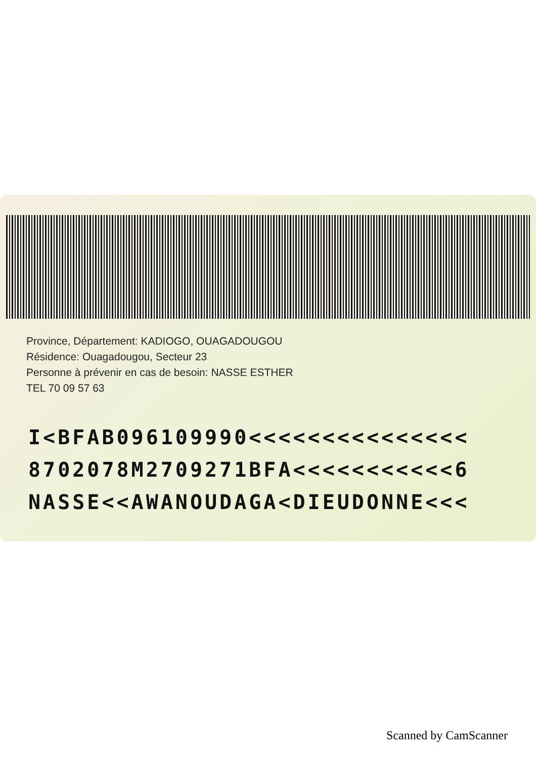Province, Département: KADIOGO, OUAGADOUGOU
Résidence: Ouagadougou, Secteur 23
Personne à prévenir en cas de besoin: NASSE ESTHER
TEL 70 09 57 63
I<BFAB096109990<<<<<<<<<<<<<<<
8702078M2709271BFA<<<<<<<<<<<6
NASSE<<AWANOUDAGA<DIEUDONNE<<<
Scanned by CamScanner